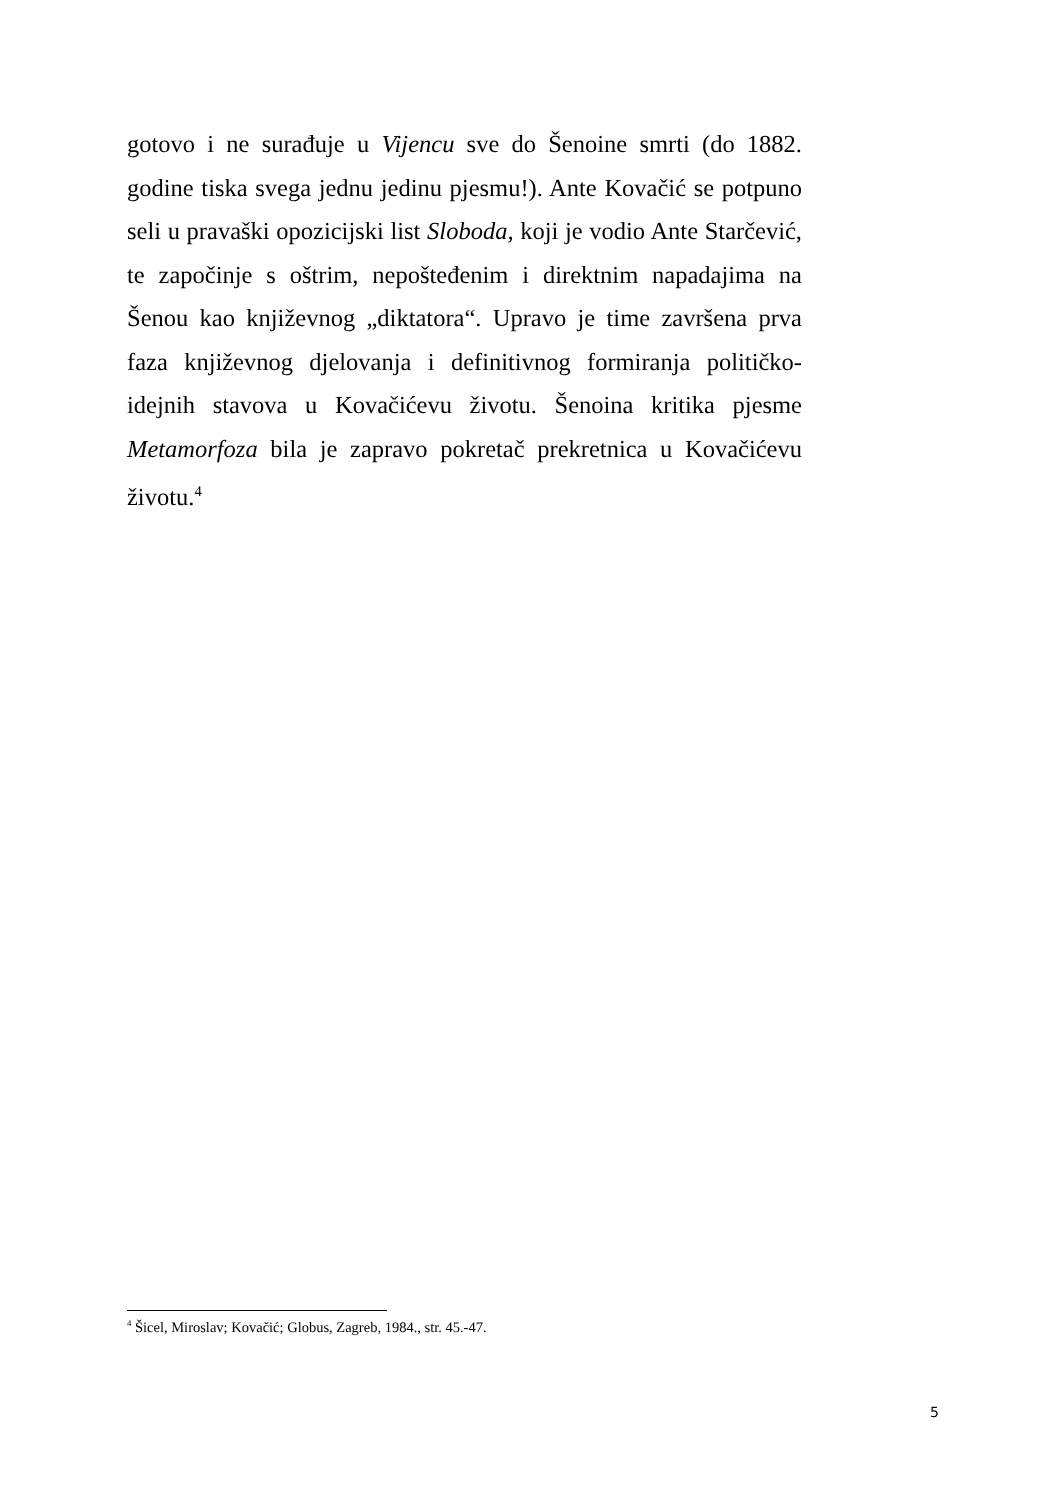gotovo i ne surađuje u Vijencu sve do Šenoine smrti (do 1882. godine tiska svega jednu jedinu pjesmu!). Ante Kovačić se potpuno seli u pravaški opozicijski list Sloboda, koji je vodio Ante Starčević, te započinje s oštrim, nepošteđenim i direktnim napadajima na Šenou kao književnog „diktatora“. Upravo je time završena prva faza književnog djelovanja i definitivnog formiranja političko-idejnih stavova u Kovačićevu životu. Šenoina kritika pjesme Metamorfoza bila je zapravo pokretač prekretnica u Kovačićevu životu.<sup>4</sup>
<sup>4</sup> Šicel, Miroslav; Kovačić; Globus, Zagreb, 1984., str. 45.-47.
5